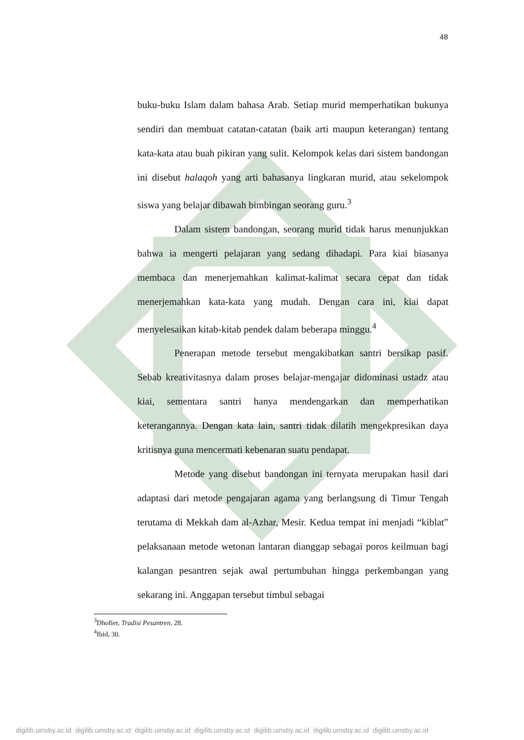48
buku-buku Islam dalam bahasa Arab. Setiap murid memperhatikan bukunya sendiri dan membuat catatan-catatan (baik arti maupun keterangan) tentang kata-kata atau buah pikiran yang sulit. Kelompok kelas dari sistem bandongan ini disebut halaqoh yang arti bahasanya lingkaran murid, atau sekelompok siswa yang belajar dibawah bimbingan seorang guru.<sup>3</sup>
Dalam sistem bandongan, seorang murid tidak harus menunjukkan bahwa ia mengerti pelajaran yang sedang dihadapi. Para kiai biasanya membaca dan menerjemahkan kalimat-kalimat secara cepat dan tidak menerjemahkan kata-kata yang mudah. Dengan cara ini, kiai dapat menyelesaikan kitab-kitab pendek dalam beberapa minggu.<sup>4</sup>
Penerapan metode tersebut mengakibatkan santri bersikap pasif. Sebab kreativitasnya dalam proses belajar-mengajar didominasi ustadz atau kiai, sementara santri hanya mendengarkan dan memperhatikan keterangannya. Dengan kata lain, santri tidak dilatih mengekpresikan daya kritisnya guna mencermati kebenaran suatu pendapat.
Metode yang disebut bandongan ini ternyata merupakan hasil dari adaptasi dari metode pengajaran agama yang berlangsung di Timur Tengah terutama di Mekkah dam al-Azhar, Mesir. Kedua tempat ini menjadi “kiblat” pelaksanaan metode wetonan lantaran dianggap sebagai poros keilmuan bagi kalangan pesantren sejak awal pertumbuhan hingga perkembangan yang sekarang ini. Anggapan tersebut timbul sebagai
<sup>3</sup> Dhofier, Tradisi Pesantren, 28.
<sup>4</sup> Ibid, 30.
digilib.uinsby.ac.id digilib.uinsby.ac.id digilib.uinsby.ac.id digilib.uinsby.ac.id digilib.uinsby.ac.id digilib.uinsby.ac.id digilib.uinsby.ac.id